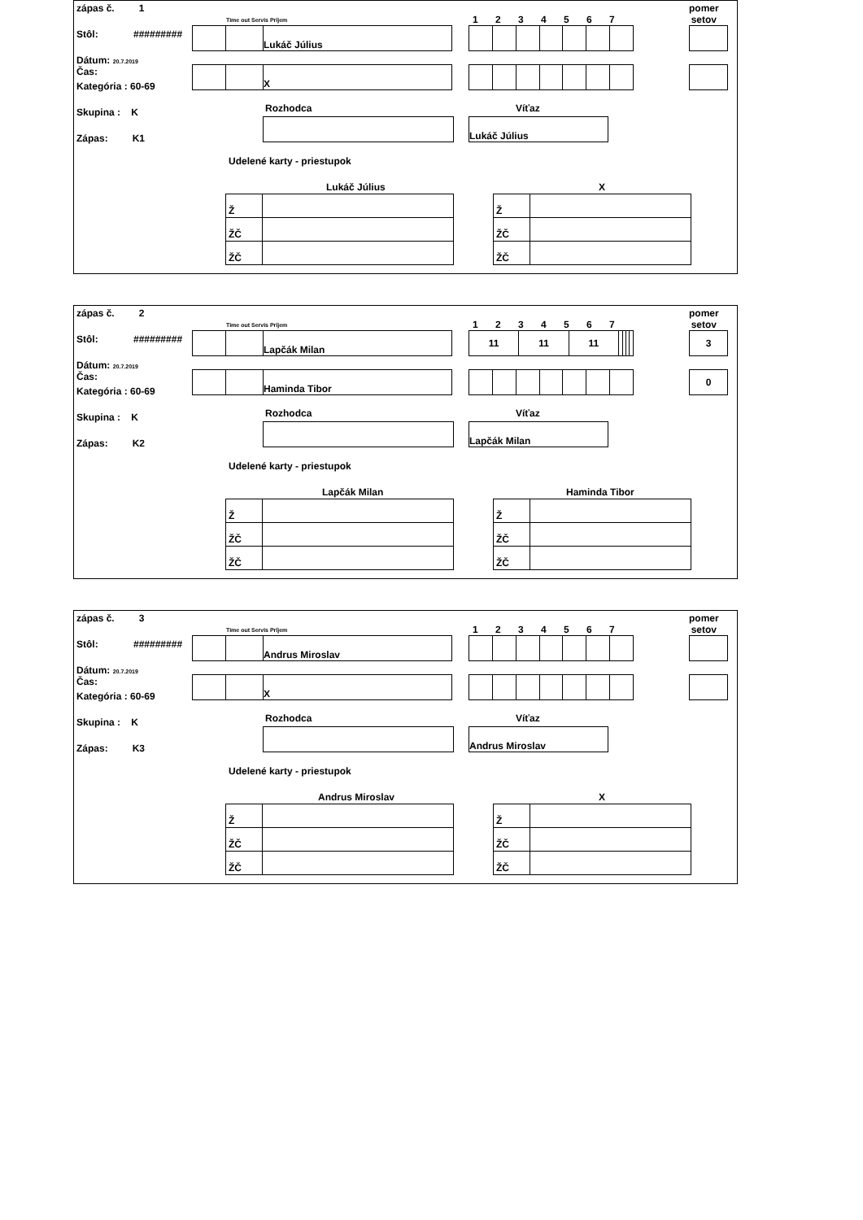zápas č. 1
Stôl: #########
Dátum: 20.7.2019
Čas:
Kategória : 60-69
Skupina : K
Zápas: K1
Time out Servis Príjem
| | | Lukáč Július |
| | | X |
1 2 3 4 5 6 7
pomer
setov
Rozhodca Víťaz
| Lukáč Július |
Udelené karty - priestupok
Lukáč Július X
| Ž | |
| ŽČ | |
| ŽČ | |
| Ž | |
| ŽČ | |
| ŽČ | |
zápas č. 2
Stôl: #########
Dátum: 20.7.2019
Čas:
Kategória : 60-69
Skupina : K
Zápas: K2
Time out Servis Príjem
| | | Lapčák Milan |
| | | Haminda Tibor |
1 2 3 4 5 6 7
| 11 | 11 | 11 | | | | |
pomer
setov
| 3 |
| 0 |
Rozhodca Víťaz
| Lapčák Milan |
Udelené karty - priestupok
Lapčák Milan Haminda Tibor
| Ž | |
| ŽČ | |
| ŽČ | |
| Ž | |
| ŽČ | |
| ŽČ | |
zápas č. 3
Stôl: #########
Dátum: 20.7.2019
Čas:
Kategória : 60-69
Skupina : K
Zápas: K3
Time out Servis Príjem
| | | Andrus Miroslav |
| | | X |
1 2 3 4 5 6 7
pomer
setov
Rozhodca Víťaz
| Andrus Miroslav |
Udelené karty - priestupok
Andrus Miroslav X
| Ž | |
| ŽČ | |
| ŽČ | |
| Ž | |
| ŽČ | |
| ŽČ | |